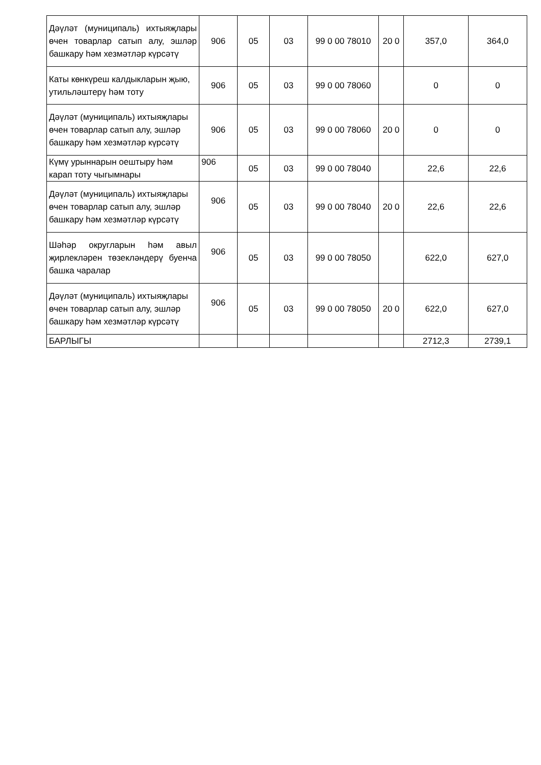| Дәүләт (муниципаль) ихтыяҗлары өчен товарлар сатып алу, эшләр башкару һәм хезмәтләр күрсәтү | 906 | 05 | 03 | 99 0 00 78010 | 20 0 | 357,0 | 364,0 |
| Каты көнкүреш калдыкларын җыю, утильләштерү һәм тоту | 906 | 05 | 03 | 99 0 00 78060 | | 0 | 0 |
| Дәүләт (муниципаль) ихтыяҗлары өчен товарлар сатып алу, эшләр башкару һәм хезмәтләр күрсәтү | 906 | 05 | 03 | 99 0 00 78060 | 20 0 | 0 | 0 |
| Күмү урыннарын оештыру һәм карап тоту чыгымнары | 906 | 05 | 03 | 99 0 00 78040 | | 22,6 | 22,6 |
| Дәүләт (муниципаль) ихтыяҗлары өчен товарлар сатып алу, эшләр башкару һәм хезмәтләр күрсәтү | 906 | 05 | 03 | 99 0 00 78040 | 20 0 | 22,6 | 22,6 |
| Шәһәр округларын һәм авыл җирлекләрен төзекләндерү буенча башка чаралар | 906 | 05 | 03 | 99 0 00 78050 | | 622,0 | 627,0 |
| Дәүләт (муниципаль) ихтыяҗлары өчен товарлар сатып алу, эшләр башкару һәм хезмәтләр күрсәтү | 906 | 05 | 03 | 99 0 00 78050 | 20 0 | 622,0 | 627,0 |
| БАРЛЫГЫ | | | | | | 2712,3 | 2739,1 |